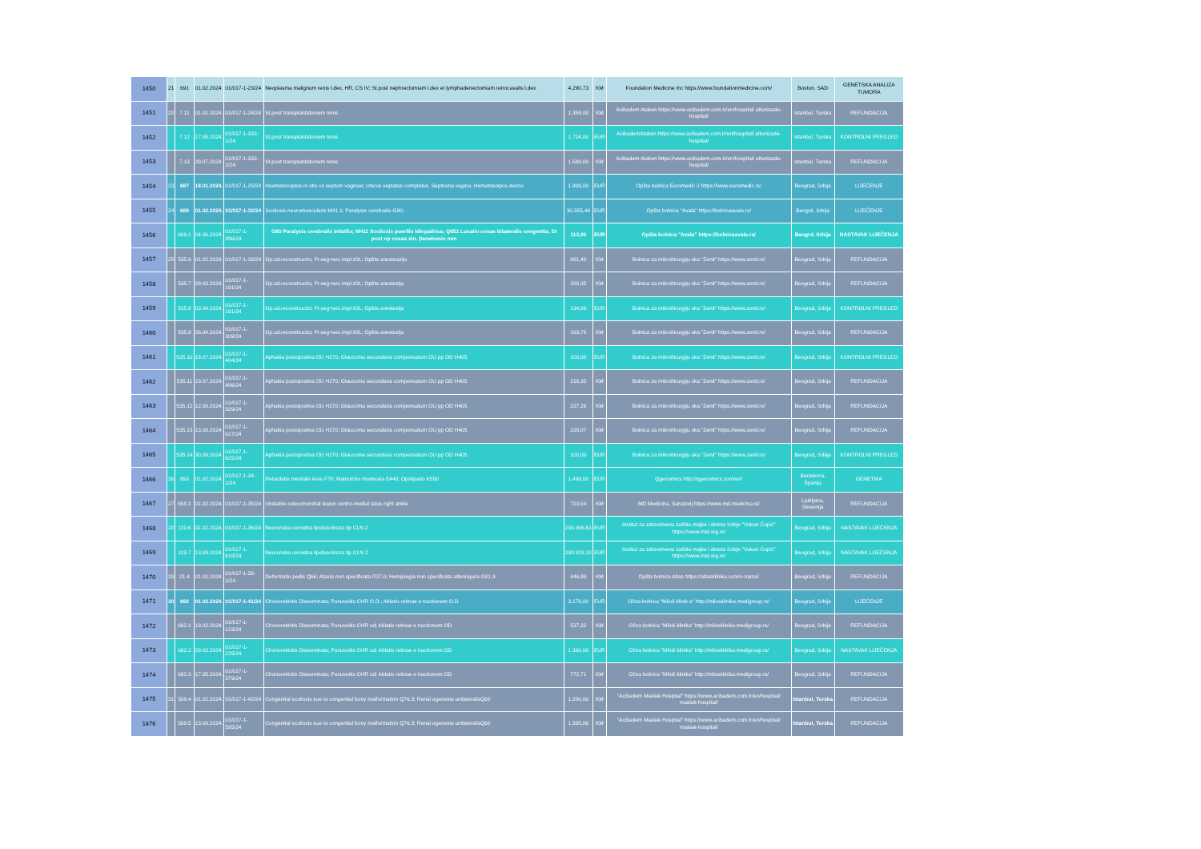| 1450 | 21 | 691 | 01.02.2024. | 01/017-1-23/24 | Neoplasma malignum renis l.dex, HR, CS IV; St.post nephrectomiam l.dex et lymphadenectomiam retrocavalis l.dex | 4.290,73 | KM | Foundation Medicine Inc https://www.foundationmedicine.com/ | Boston, SAD | GENETSKA ANALIZA TUMORA |
| 1451 | 22 | 7.11 | 01.02.2024. | 01/017-1-24/24 | St.post transplantationem renis | 1.359,00 | KM | Acibadem Ataken https://www.acibadem.com.tr/en/hospital/ altunizade-hospital/ | Istanbul, Turska | REFUNDACIJA |
| 1452 | | 7.12 | 17.05.2024. | 01/017-1-333-1/24 | St.post transplantationem renis | 1.724,00 | EUR | AcibademAtaken https://www.acibadem.com.tr/en/hospital/ altunizade-hospital/ | Istanbul, Turska | KONTROLNI PREGLED |
| 1453 | | 7.13 | 29.07.2024. | 01/017-1-333-2/24 | St.post transplantationem renis | 1.588,00 | KM | Acibadem Ataken https://www.acibadem.com.tr/en/hospital/ altunizade-hospital/ | Istanbul, Turska | REFUNDACIJA |
| 1454 | 23 | 687 | 18.01.2024. | 01/017-1-25/24 | Haematocoplos in obs vs septum vaginae; Uterus septatus completus. Septirana vagina. Hematokolpos desno | 1.908,00 | EUR | Opšta bolnica Euromedic 2 https://www.euromedic.rs/ | Beograd, Srbija | LIJEČENJE |
| 1455 | 24 | 689 | 01.02.2024. | 01/017-1-32/24 | Scoliosis neuromuscularis M41.1; Paralysis cerebralis G80; | 30.355,44 | EUR | Opšta bolnica "Avala" https://bolnicaavala.rs/ | Beogrd, Srbija | LIJEČENJE |
| 1456 | | 689.1 | 04.06.2024. | 01/017-1-396/24 | G80 Paralysis cerebralis infatilis; M411 Scoliosis puerilis idiopathica; Q651 Luxatio coxae bilateralis congentia; St post op coxae sin. (tenetomio mm | 113,00 | EUR | Opšta bolnica "Avala" https://bolnicaavala.rs/ | Beogrd, Srbija | NASTAVAK LIJEČENJA |
| 1457 | 25 | 535.6 | 01.02.2024. | 01/017-1-33/24 | Op.od.reconstructio; Pr.seg+sec.impl.IOL; Opšta anesteazija | 861,40 | KM | Bolnica za mikrohirurgiju oka "Zenit" https://www.zenit.rs/ | Beograd, Srbija | REFUNDACIJA |
| 1458 | | 535.7 | 29.03.2024. | 01/017-1-191/24 | Op.od.reconstructio; Pr.seg+sec.impl.IOL; Opšta anestezija | 200,35 | KM | Bolnica za mikrohirurgiju oka "Zenit" https://www.zenit.rs/ | Beograd, Srbija | REFUNDACIJA |
| 1459 | | 535.8 | 03.04.2024. | 01/017-1-191/24 | Op.od.reconstructio; Pr.seg+sec.impl.IOL; Opšta anestezija | 134,00 | EUR | Bolnica za mikrohirurgiju oka "Zenit" https://www.zenit.rs/ | Beograd, Srbija | KONTROLNI PREGLED |
| 1460 | | 535.9 | 26.04.2024. | 01/017-1-309/24 | Op.od.reconstructio; Pr.seg+sec.impl.IOL; Opšta anestezija | 163,78 | KM | Bolnica za mikrohirurgiju oka "Zenit" https://www.zenit.rs/ | Beograd, Srbija | REFUNDACIJA |
| 1461 | | 535.10 | 19.07.2024. | 01/017-1-484/24 | Aphakia postoprativa OU H270; Glaucoma secundaria compensatum OU pp OD H405 | 100,00 | EUR | Bolnica za mikrohirurgiju oka "Zenit" https://www.zenit.rs/ | Beograd, Srbija | KONTROLNI PREGLED |
| 1462 | | 535.11 | 19.07.2024. | 01/017-1-486/24 | Aphakia postoprativa OU H270; Glaucoma secundaria compensatum OU pp OD H405 | 216,35 | KM | Bolnica za mikrohirurgiju oka "Zenit" https://www.zenit.rs/ | Beograd, Srbija | REFUNDACIJA |
| 1463 | | 535.12 | 12.08.2024. | 01/017-1-509/24 | Aphakia postoprativa OU H270; Glaucoma secundaria compensatum OU pp OD H405 | 227,26 | KM | Bolnica za mikrohirurgiju oka "Zenit" https://www.zenit.rs/ | Beograd, Srbija | REFUNDACIJA |
| 1464 | | 535.13 | 13.09.2024 | 01/017-1-617/24 | Aphakia postoprativa OU H270; Glaucoma secundaria compensatum OU pp OD H405 | 228,07 | KM | Bolnica za mikrohirurgiju oka "Zenit" https://www.zenit.rs/ | Beograd, Srbija | REFUNDACIJA |
| 1465 | | 535.14 | 30.09.2024. | 01/017-1-625/24 | Aphakia postoprativa OU H270; Glaucoma secundaria compensatum OU pp OD H405 | 100,00 | EUR | Bolnica za mikrohirurgiju oka "Zenit" https://www.zenit.rs/ | Beograd, Srbija | KONTROLNI PREGLED |
| 1466 | 26 | 693 | 01.02.2024. | 01/017-1-34-1/24 | Retardatio mentalis levis F70; Malnutritio moderata E440; Opstipatio K590 | 1.498,00 | EUR | Qgenomics http://qgenomics.com/en/ | Barselona, Španija | GENETIKA |
| 1467 | 27 | 658.1 | 01.02.2024. | 01/017-1-35/24 | Unstable osteochondral lesion centro-medial talus right ankle | 713,54 | KM | MD Medicina, Sanatorij https://www.md-medicina.si/ | Ljubljana, Slovenija | REFUNDACIJA |
| 1468 | 28 | 119.6 | 01.02.2024. | 01/017-1-36/24 | Neuronska ceroidna lipofuscinoza tip CLN 2 | 293.406,61 | EUR | Institut za zdravstvenu zaštitu majke i deteta Srbije "Vukan Čupić" https://www.imd.org.rs/ | Beograd, Srbija | NASTAVAK LIJEČENJA |
| 1469 | | 119.7 | 13.09.2024. | 01/017-1-618/24 | Neuronska ceroidna lipofuscinoza tip CLN 2 | 290.923,32 | EUR | Institut za zdravstvenu zaštitu majke i deteta Srbije "Vukan Čupić" https://www.imd.org.rs/ | Beograd, Srbija | NASTAVAK LIJEČENJA |
| 1470 | 29 | 21.4 | 01.02.2024. | 01/017-1-39-1/24 | Deformatio pedis Q66; Ataxia non specificata R27.0; Hemiplegia non specificata alterirajuća G81.9 | 446,99 | KM | Opšta bolnica Atlas https://atlasklinika.com/o-nama/ | Beograd, Srbija | REFUNDACIJA |
| 1471 | 30 | 692 | 01.02.2024. | 01/017-1-41/24 | Chorioretinitis Disseminata; Panuveitis CHR O.D.; Ablatio retinae e tractionem O.D | 3.178,00 | EUR | Očna bolnica "Miloš klinik a" http://milosklinika.medigroup.rs/ | Beograd, Srbija | LIJEČENJE |
| 1472 | | 692.1 | 19.02.2024. | 01/017-1-123/24 | Chorioretinitis Disseminata; Panuveitis CHR od; Ablatio retinae e tractionem OD | 537,32 | KM | Očna bolnica "Miloš klinika" http://milosklinika.medigroup.rs/ | Beograd, Srbija | REFUNDACIJA |
| 1473 | | 692.2 | 29.03.2024. | 01/017-1-225/24 | Chorioretinitis Disseminata; Panuveitis CHR od; Ablatio retinae e tractionem OD | 1.300,00 | EUR | Očna bolnica "Miloš klinika" http://milosklinika.medigroup.rs/ | Beograd, Srbija | NASTAVAK LIJEČENJA |
| 1474 | | 692.3 | 17.05.2024. | 01/017-1-379/24 | Chorioretinitis Disseminata; Panuveitis CHR od; Ablatio retinae e tractionem OD | 772,71 | KM | Očna bolnica "Miloš klinika" http://milosklinika.medigroup.rs/ | Beograd, Srbija | REFUNDACIJA |
| 1475 | 31 | 509.4 | 01.02.2024. | 01/017-1-42/24 | Congenital scoliosis sue to congenital bony malformation Q76.3; Renal agenesia unilateralisQ60 | 1.280,00 | KM | "Acibadem Maslak Hospital" https://www.acibadem.com.tr/en/hospital/ maslak-hospital/ | Istanbul, Turska | REFUNDACIJA |
| 1476 | | 509.5 | 13.09.2024. | 01/017-1-595/24 | Congenital scoliosis sue to congenital bony malformation Q76.3; Renal agenesia unilateralisQ60 | 1.565,86 | KM | "Acibadem Maslak Hospital" https://www.acibadem.com.tr/en/hospital/ maslak-hospital/ | Istanbul, Turska | REFUNDACIJA |